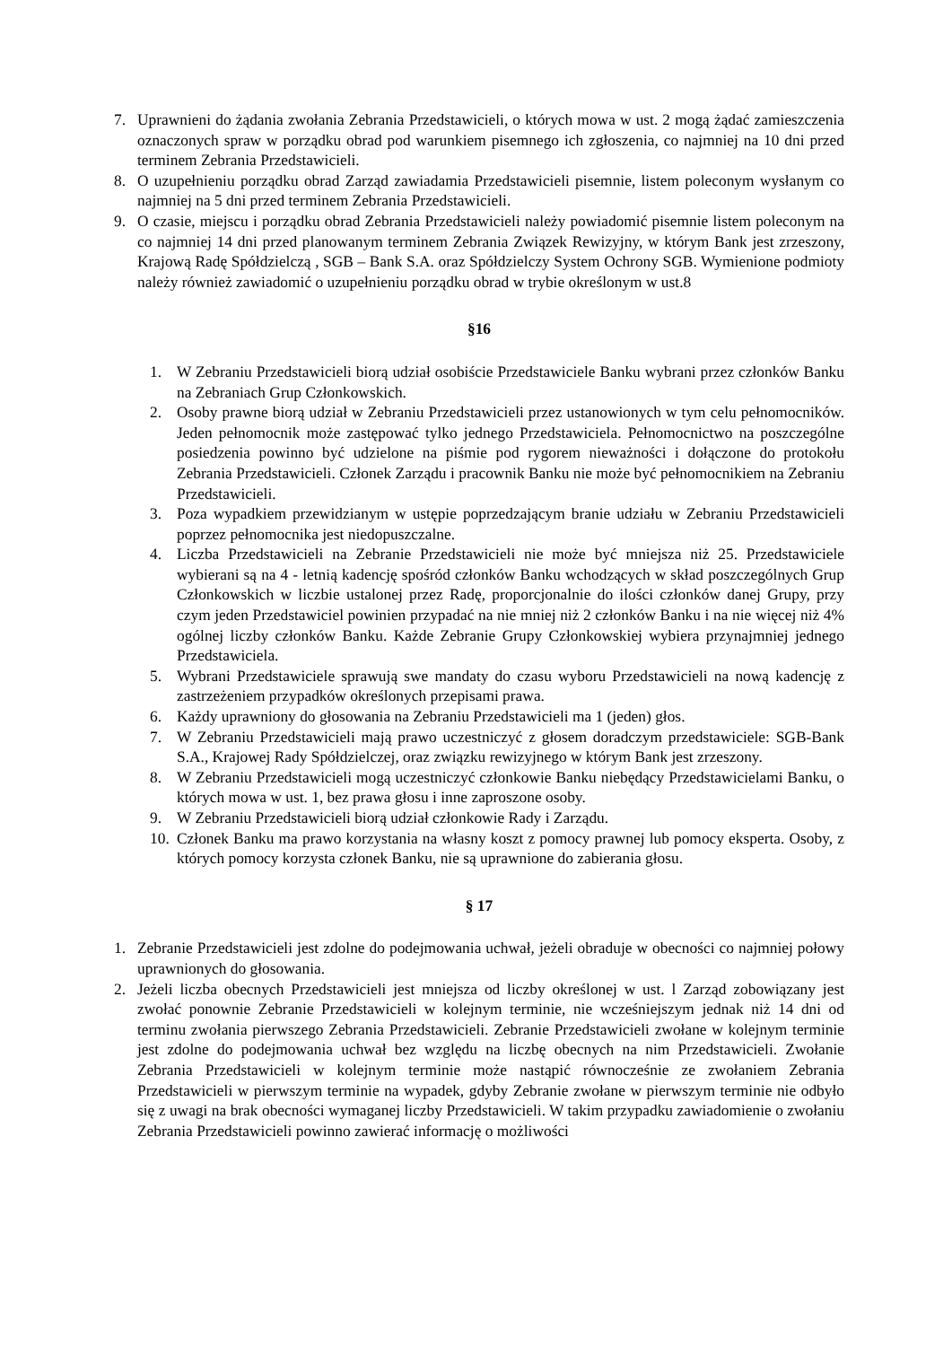7. Uprawnieni do żądania zwołania Zebrania Przedstawicieli, o których mowa w ust. 2 mogą żądać zamieszczenia oznaczonych spraw w porządku obrad pod warunkiem pisemnego ich zgłoszenia, co najmniej na 10 dni przed terminem Zebrania Przedstawicieli.
8. O uzupełnieniu porządku obrad Zarząd zawiadamia Przedstawicieli pisemnie, listem poleconym wysłanym co najmniej na 5 dni przed terminem Zebrania Przedstawicieli.
9. O czasie, miejscu i porządku obrad Zebrania Przedstawicieli należy powiadomić pisemnie listem poleconym na co najmniej 14 dni przed planowanym terminem Zebrania Związek Rewizyjny, w którym Bank jest zrzeszony, Krajową Radę Spółdzielczą , SGB – Bank S.A. oraz Spółdzielczy System Ochrony SGB. Wymienione podmioty należy również zawiadomić o uzupełnieniu porządku obrad w trybie określonym w ust.8
§16
1. W Zebraniu Przedstawicieli biorą udział osobiście Przedstawiciele Banku wybrani przez członków Banku na Zebraniach Grup Członkowskich.
2. Osoby prawne biorą udział w Zebraniu Przedstawicieli przez ustanowionych w tym celu pełnomocników. Jeden pełnomocnik może zastępować tylko jednego Przedstawiciela. Pełnomocnictwo na poszczególne posiedzenia powinno być udzielone na piśmie pod rygorem nieważności i dołączone do protokołu Zebrania Przedstawicieli. Członek Zarządu i pracownik Banku nie może być pełnomocnikiem na Zebraniu Przedstawicieli.
3. Poza wypadkiem przewidzianym w ustępie poprzedzającym branie udziału w Zebraniu Przedstawicieli poprzez pełnomocnika jest niedopuszczalne.
4. Liczba Przedstawicieli na Zebranie Przedstawicieli nie może być mniejsza niż 25. Przedstawiciele wybierani są na 4 - letnią kadencję spośród członków Banku wchodzących w skład poszczególnych Grup Członkowskich w liczbie ustalonej przez Radę, proporcjonalnie do ilości członków danej Grupy, przy czym jeden Przedstawiciel powinien przypadać na nie mniej niż 2 członków Banku i na nie więcej niż 4% ogólnej liczby członków Banku. Każde Zebranie Grupy Członkowskiej wybiera przynajmniej jednego Przedstawiciela.
5. Wybrani Przedstawiciele sprawują swe mandaty do czasu wyboru Przedstawicieli na nową kadencję z zastrzeżeniem przypadków określonych przepisami prawa.
6. Każdy uprawniony do głosowania na Zebraniu Przedstawicieli ma 1 (jeden) głos.
7. W Zebraniu Przedstawicieli mają prawo uczestniczyć z głosem doradczym przedstawiciele: SGB-Bank S.A., Krajowej Rady Spółdzielczej, oraz związku rewizyjnego w którym Bank jest zrzeszony.
8. W Zebraniu Przedstawicieli mogą uczestniczyć członkowie Banku niebędący Przedstawicielami Banku, o których mowa w ust. 1, bez prawa głosu i inne zaproszone osoby.
9. W Zebraniu Przedstawicieli biorą udział członkowie Rady i Zarządu.
10.
Członek Banku ma prawo korzystania na własny koszt z pomocy prawnej lub pomocy eksperta. Osoby, z których pomocy korzysta członek Banku, nie są uprawnione do zabierania głosu.
§ 17
1. Zebranie Przedstawicieli jest zdolne do podejmowania uchwał, jeżeli obraduje w obecności co najmniej połowy uprawnionych do głosowania.
2. Jeżeli liczba obecnych Przedstawicieli jest mniejsza od liczby określonej w ust. l Zarząd zobowiązany jest zwołać ponownie Zebranie Przedstawicieli w kolejnym terminie, nie wcześniejszym jednak niż 14 dni od terminu zwołania pierwszego Zebrania Przedstawicieli. Zebranie Przedstawicieli zwołane w kolejnym terminie jest zdolne do podejmowania uchwał bez względu na liczbę obecnych na nim Przedstawicieli. Zwołanie Zebrania Przedstawicieli w kolejnym terminie może nastąpić równocześnie ze zwołaniem Zebrania Przedstawicieli w pierwszym terminie na wypadek, gdyby Zebranie zwołane w pierwszym terminie nie odbyło się z uwagi na brak obecności wymaganej liczby Przedstawicieli. W takim przypadku zawiadomienie o zwołaniu Zebrania Przedstawicieli powinno zawierać informację o możliwości